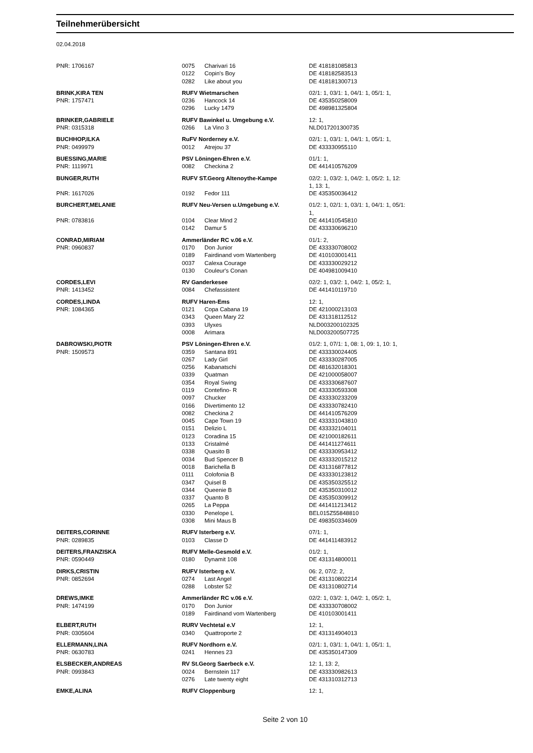Teilnehmerübersicht
02.04.2018
| PNR: 1706167 | 0075 | Charivari 16 | DE 418181085813 |
| | 0122 | Copin's Boy | DE 418182583513 |
| | 0282 | Like about you | DE 418181300713 |
| BRINK,KIRA TEN | RUFV Wietmarschen | | 02/1: 1, 03/1: 1, 04/1: 1, 05/1: 1, |
| PNR: 1757471 | 0236 | Hancock 14 | DE 435350258009 |
| | 0296 | Lucky 1479 | DE 498981325804 |
| BRINKER,GABRIELE | RUFV Bawinkel u. Umgebung e.V. | | 12: 1, |
| PNR: 0315318 | 0266 | La Vino 3 | NLD017201300735 |
| BUCHHOP,ILKA | RuFV Norderney e.V. | | 02/1: 1, 03/1: 1, 04/1: 1, 05/1: 1, |
| PNR: 0499979 | 0012 | Atrejou 37 | DE 433330955110 |
| BUESSING,MARIE | PSV Löningen-Ehren e.V. | | 01/1: 1, |
| PNR: 1119971 | 0082 | Checkina 2 | DE 441410576209 |
| BUNGER,RUTH | RUFV ST.Georg Altenoythe-Kampe | | 02/2: 1, 03/2: 1, 04/2: 1, 05/2: 1, 12: 1, 13: 1, |
| PNR: 1617026 | 0192 | Fedor 111 | DE 435350036412 |
| BURCHERT,MELANIE | RUFV Neu-Versen u.Umgebung e.V. | | 01/2: 1, 02/1: 1, 03/1: 1, 04/1: 1, 05/1: 1, |
| PNR: 0783816 | 0104 | Clear Mind 2 | DE 441410545810 |
| | 0142 | Damur 5 | DE 433330696210 |
| CONRAD,MIRIAM | Ammerländer RC v.06 e.V. | | 01/1: 2, |
| PNR: 0960837 | 0170 | Don Junior | DE 433330708002 |
| | 0189 | Fairdinand vom Wartenberg | DE 410103001411 |
| | 0037 | Calexa Courage | DE 433330029212 |
| | 0130 | Couleur's Conan | DE 404981009410 |
| CORDES,LEVI | RV Ganderkesee | | 02/2: 1, 03/2: 1, 04/2: 1, 05/2: 1, |
| PNR: 1413452 | 0084 | Chefassistent | DE 441410119710 |
| CORDES,LINDA | RUFV Haren-Ems | | 12: 1, |
| PNR: 1084365 | 0121 | Copa Cabana 19 | DE 421000213103 |
| | 0343 | Queen Mary 22 | DE 431318112512 |
| | 0393 | Ulyxes | NLD003200102325 |
| | 0008 | Arimara | NLD003200507725 |
| DABROWSKI,PIOTR | PSV Löningen-Ehren e.V. | | 01/2: 1, 07/1: 1, 08: 1, 09: 1, 10: 1, |
| PNR: 1509573 | 0359 | Santana 891 | DE 433330024405 |
| | 0267 | Lady Girl | DE 433330287005 |
| | 0256 | Kabanatschi | DE 481632018301 |
| | 0339 | Quatman | DE 421000058007 |
| | 0354 | Royal Swing | DE 433330687607 |
| | 0119 | Contefino- R | DE 433330593308 |
| | 0097 | Chucker | DE 433330233209 |
| | 0166 | Divertimento 12 | DE 433330782410 |
| | 0082 | Checkina 2 | DE 441410576209 |
| | 0045 | Cape Town 19 | DE 433331043810 |
| | 0151 | Delizio L | DE 433332104011 |
| | 0123 | Coradina 15 | DE 421000182611 |
| | 0133 | Cristalmé | DE 441411274611 |
| | 0338 | Quasito B | DE 433330953412 |
| | 0034 | Bud Spencer B | DE 433332015212 |
| | 0018 | Barichella B | DE 431316877812 |
| | 0111 | Colofonia B | DE 433330123812 |
| | 0347 | Quisel B | DE 435350325512 |
| | 0344 | Queenie B | DE 435350310012 |
| | 0337 | Quanto B | DE 435350309912 |
| | 0265 | La Peppa | DE 441411213412 |
| | 0330 | Penelope L | BEL015Z55848810 |
| | 0308 | Mini Maus B | DE 498350334609 |
| DEITERS,CORINNE | RUFV Isterberg e.V. | | 07/1: 1, |
| PNR: 0289835 | 0103 | Classe D | DE 441411483912 |
| DEITERS,FRANZISKA | RUFV Melle-Gesmold e.V. | | 01/2: 1, |
| PNR: 0590449 | 0180 | Dynamit 108 | DE 431314800011 |
| DIRKS,CRISTIN | RUFV Isterberg e.V. | | 06: 2, 07/2: 2, |
| PNR: 0852694 | 0274 | Last Angel | DE 431310802214 |
| | 0288 | Lobster 52 | DE 431310802714 |
| DREWS,IMKE | Ammerländer RC v.06 e.V. | | 02/2: 1, 03/2: 1, 04/2: 1, 05/2: 1, |
| PNR: 1474199 | 0170 | Don Junior | DE 433330708002 |
| | 0189 | Fairdinand vom Wartenberg | DE 410103001411 |
| ELBERT,RUTH | RURV Vechtetal e.V | | 12: 1, |
| PNR: 0305604 | 0340 | Quattroporte 2 | DE 431314904013 |
| ELLERMANN,LINA | RUFV Nordhorn e.V. | | 02/1: 1, 03/1: 1, 04/1: 1, 05/1: 1, |
| PNR: 0630783 | 0241 | Hennes 23 | DE 435350147309 |
| ELSBECKER,ANDREAS | RV St.Georg Saerbeck e.V. | | 12: 1, 13: 2, |
| PNR: 0993843 | 0024 | Bernstein 117 | DE 433330982613 |
| | 0276 | Late twenty eight | DE 431310312713 |
| EMKE,ALINA | RUFV Cloppenburg | | 12: 1, |
Seite 2 von 10